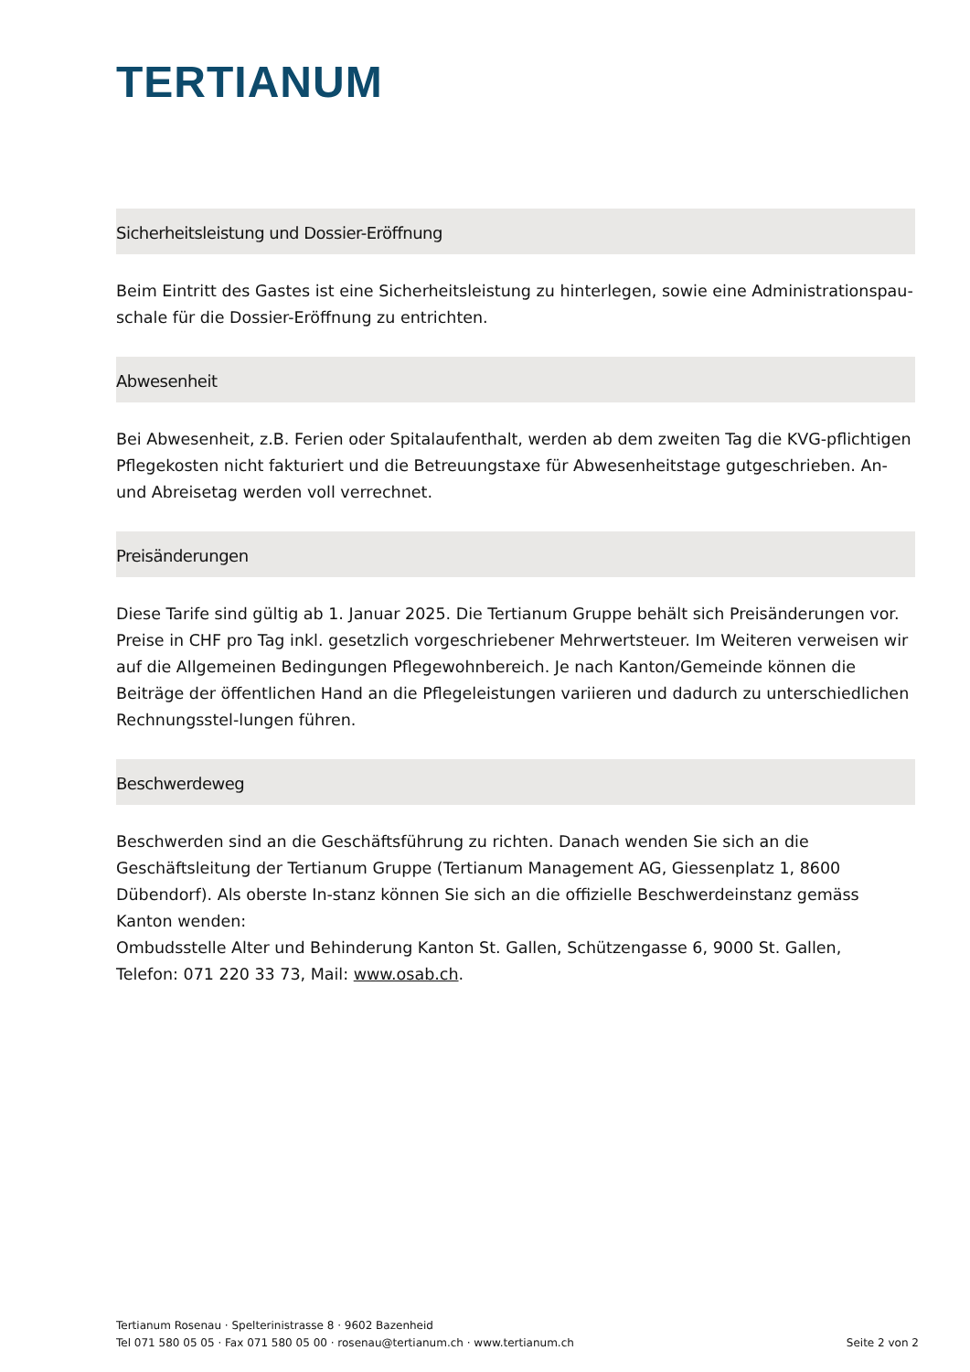TERTIANUM
Sicherheitsleistung und Dossier-Eröffnung
Beim Eintritt des Gastes ist eine Sicherheitsleistung zu hinterlegen, sowie eine Administrationspau-schale für die Dossier-Eröffnung zu entrichten.
Abwesenheit
Bei Abwesenheit, z.B. Ferien oder Spitalaufenthalt, werden ab dem zweiten Tag die KVG-pflichtigen Pflegekosten nicht fakturiert und die Betreuungstaxe für Abwesenheitstage gutgeschrieben. An- und Abreisetag werden voll verrechnet.
Preisänderungen
Diese Tarife sind gültig ab 1. Januar 2025. Die Tertianum Gruppe behält sich Preisänderungen vor. Preise in CHF pro Tag inkl. gesetzlich vorgeschriebener Mehrwertsteuer. Im Weiteren verweisen wir auf die Allgemeinen Bedingungen Pflegewohnbereich. Je nach Kanton/Gemeinde können die Beiträge der öffentlichen Hand an die Pflegeleistungen variieren und dadurch zu unterschiedlichen Rechnungsstel-lungen führen.
Beschwerdeweg
Beschwerden sind an die Geschäftsführung zu richten. Danach wenden Sie sich an die Geschäftsleitung der Tertianum Gruppe (Tertianum Management AG, Giessenplatz 1, 8600 Dübendorf). Als oberste In-stanz können Sie sich an die offizielle Beschwerdeinstanz gemäss Kanton wenden:
Ombudsstelle Alter und Behinderung Kanton St. Gallen, Schützengasse 6, 9000 St. Gallen,
Telefon: 071 220 33 73, Mail: www.osab.ch.
Tertianum Rosenau · Spelterinistrasse 8 · 9602 Bazenheid
Seite 2 von 2 Tel 071 580 05 05 · Fax 071 580 05 00 · rosenau@tertianum.ch · www.tertianum.ch